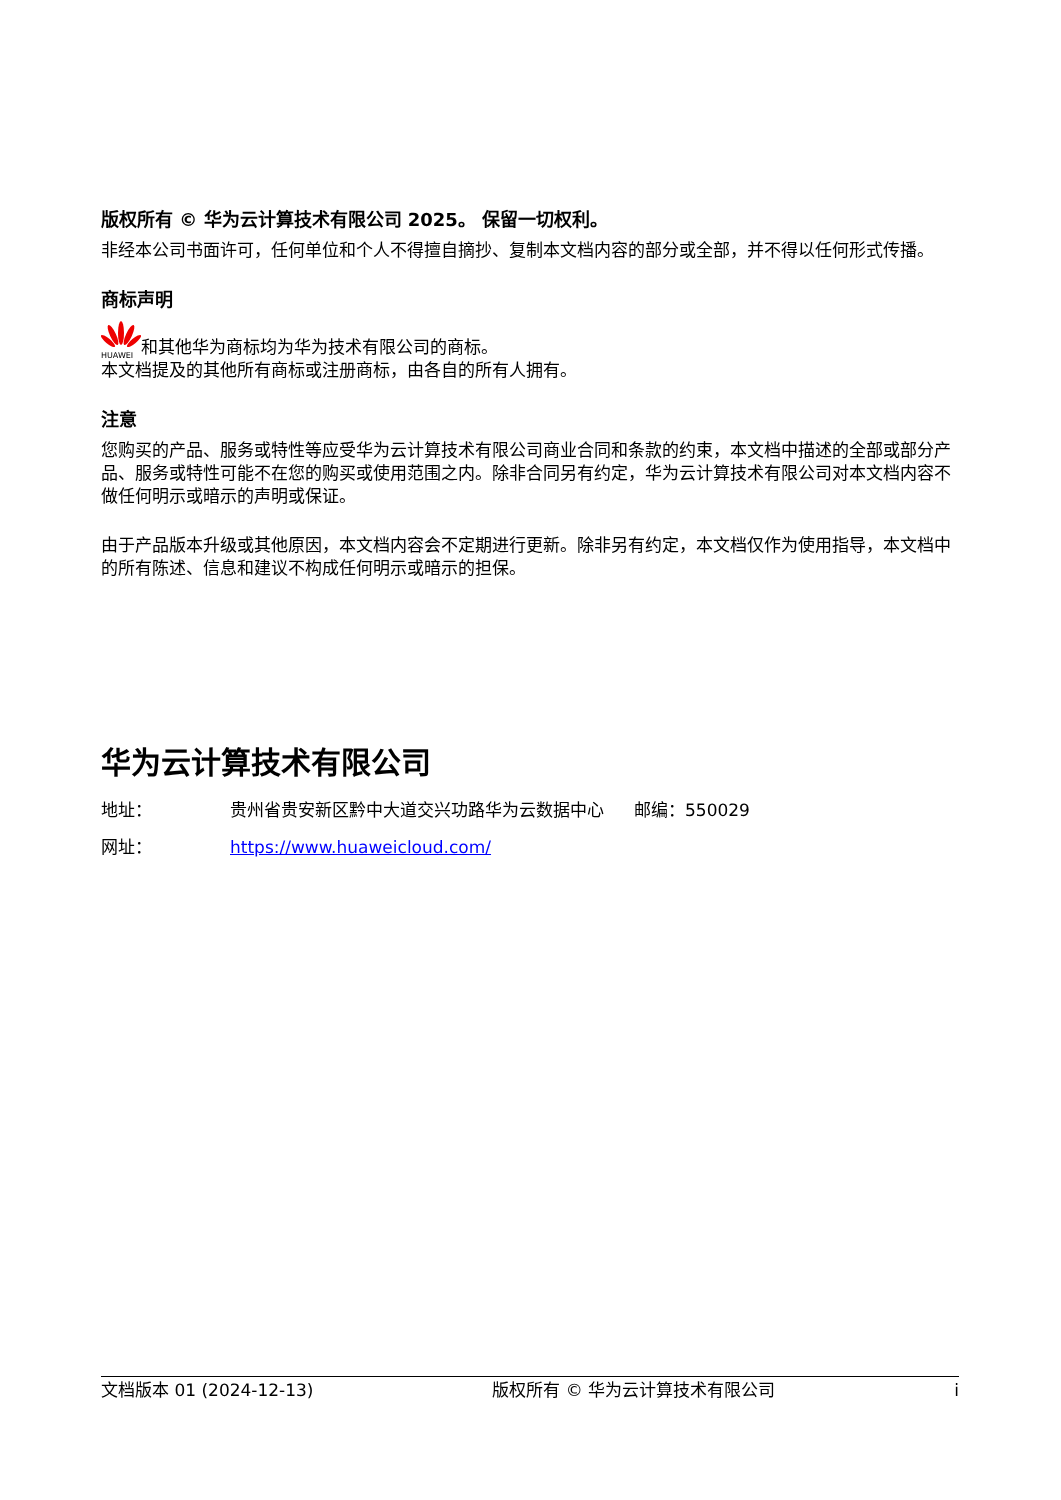版权所有 © 华为云计算技术有限公司 2025。 保留一切权利。
非经本公司书面许可，任何单位和个人不得擅自摘抄、复制本文档内容的部分或全部，并不得以任何形式传播。
商标声明
HUAWEI
和其他华为商标均为华为技术有限公司的商标。
本文档提及的其他所有商标或注册商标，由各自的所有人拥有。
注意
您购买的产品、服务或特性等应受华为云计算技术有限公司商业合同和条款的约束，本文档中描述的全部或部分产品、服务或特性可能不在您的购买或使用范围之内。除非合同另有约定，华为云计算技术有限公司对本文档内容不做任何明示或暗示的声明或保证。
由于产品版本升级或其他原因，本文档内容会不定期进行更新。除非另有约定，本文档仅作为使用指导，本文档中的所有陈述、信息和建议不构成任何明示或暗示的担保。
华为云计算技术有限公司
地址： 贵州省贵安新区黔中大道交兴功路华为云数据中心 邮编：550029
网址： https://www.huaweicloud.com/
文档版本 01 (2024-12-13) 版权所有 © 华为云计算技术有限公司 i